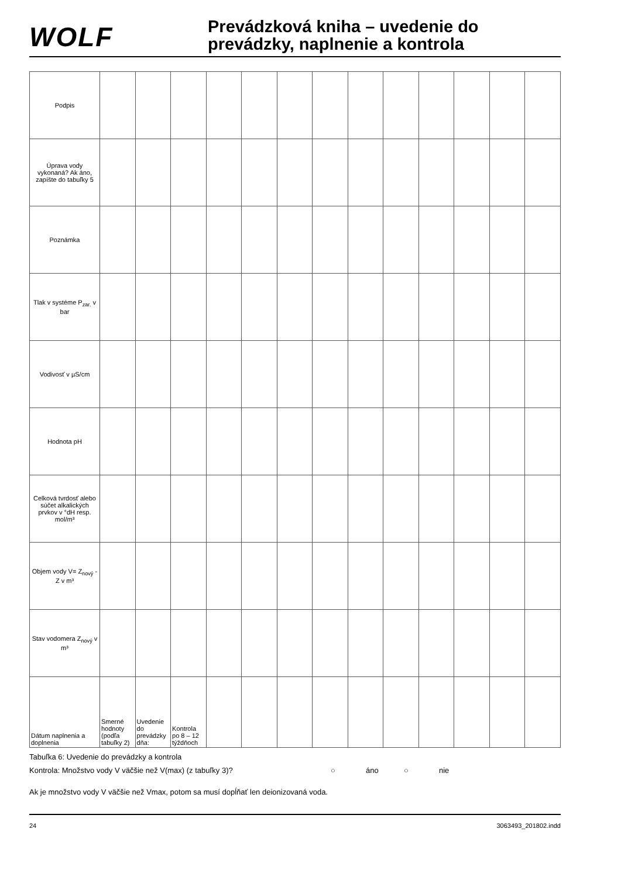WOLF
Prevádzková kniha – uvedenie do
prevádzky, naplnenie a kontrola
| Podpis | | | | | | | | | | | | | |
| Úprava vody vykonaná? Ak áno, zapíšte do tabuľky 5 | | | | | | | | | | | | | |
| Poznámka | | | | | | | | | | | | | |
| Tlak v systéme P<sub>zar.</sub> v bar | | | | | | | | | | | | | |
| Vodivosť v µS/cm | | | | | | | | | | | | | |
| Hodnota pH | | | | | | | | | | | | | |
| Celková tvrdosť alebo súčet alkalických prvkov v °dH resp. mol/m³ | | | | | | | | | | | | | |
| Objem vody V= Z<sub>nový</sub> - Z v m³ | | | | | | | | | | | | | |
| Stav vodomera Z<sub>nový</sub> v m³ | | | | | | | | | | | | | |
| Dátum naplnenia a doplnenia | Smerné hodnoty (podľa tabuľky 2) | Uvedenie do prevádzky dňa: | Kontrola po 8 – 12 týždňoch | | | | | | | | | | |
Tabuľka 6: Uvedenie do prevádzky a kontrola
Kontrola: Množstvo vody V väčšie než V(max) (z tabuľky 3)? ○ áno ○ nie
Ak je množstvo vody V väčšie než Vmax, potom sa musí dopĺňať len deionizovaná voda.
24 3063493_201802.indd